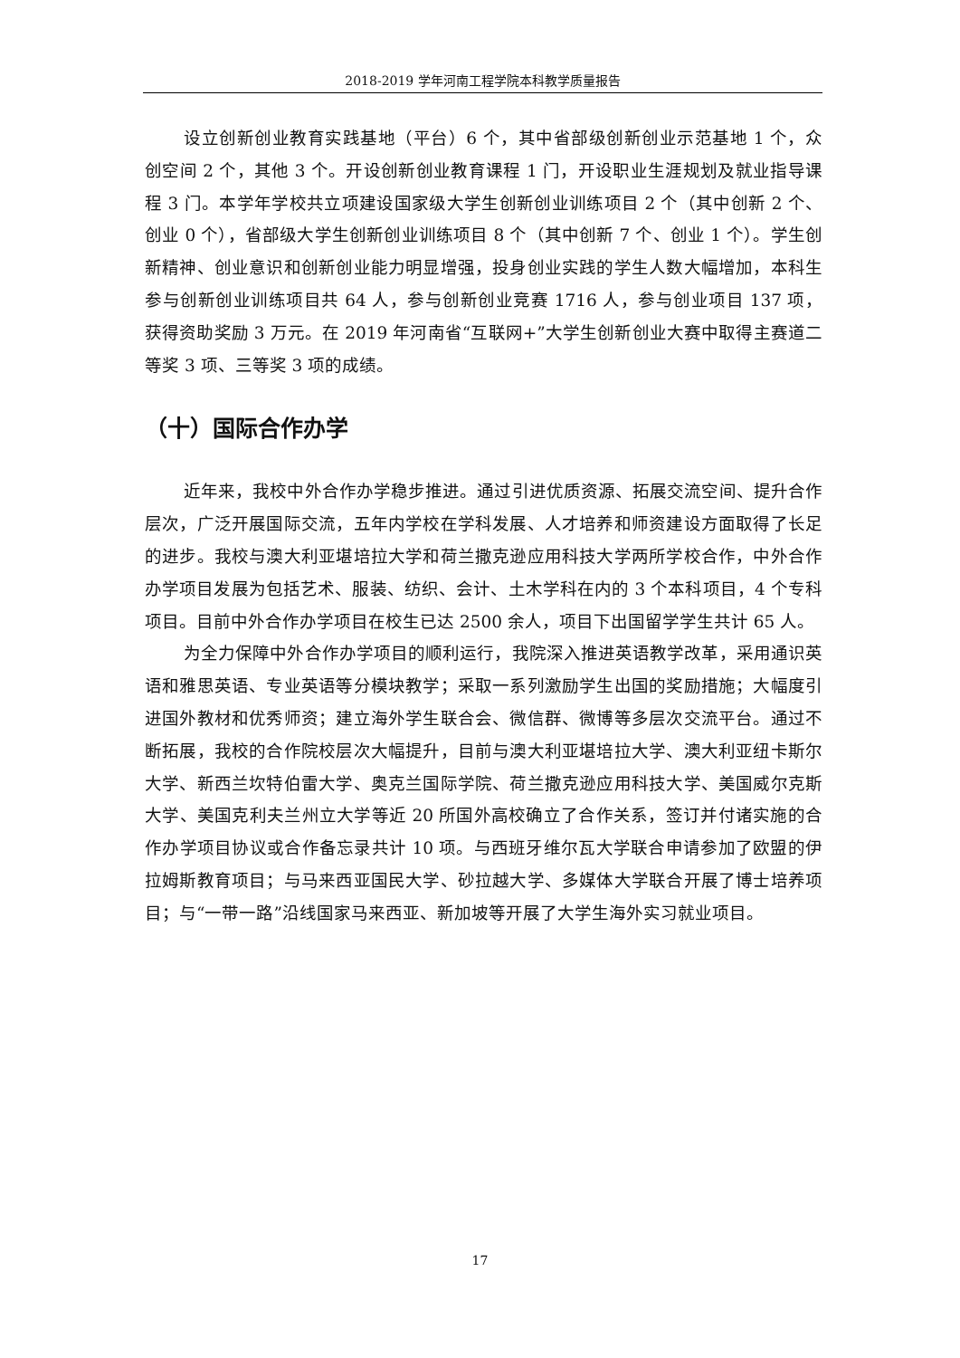2018-2019 学年河南工程学院本科教学质量报告
设立创新创业教育实践基地（平台）6 个，其中省部级创新创业示范基地 1 个，众创空间 2 个，其他 3 个。开设创新创业教育课程 1 门，开设职业生涯规划及就业指导课程 3 门。本学年学校共立项建设国家级大学生创新创业训练项目 2 个（其中创新 2 个、创业 0 个），省部级大学生创新创业训练项目 8 个（其中创新 7 个、创业 1 个）。学生创新精神、创业意识和创新创业能力明显增强，投身创业实践的学生人数大幅增加，本科生参与创新创业训练项目共 64 人，参与创新创业竞赛 1716 人，参与创业项目 137 项，获得资助奖励 3 万元。在 2019 年河南省“互联网+”大学生创新创业大赛中取得主赛道二等奖 3 项、三等奖 3 项的成绩。
（十）国际合作办学
近年来，我校中外合作办学稳步推进。通过引进优质资源、拓展交流空间、提升合作层次，广泛开展国际交流，五年内学校在学科发展、人才培养和师资建设方面取得了长足的进步。我校与澳大利亚堪培拉大学和荷兰撒克逊应用科技大学两所学校合作，中外合作办学项目发展为包括艺术、服装、纺织、会计、土木学科在内的 3 个本科项目，4 个专科项目。目前中外合作办学项目在校生已达 2500 余人，项目下出国留学学生共计 65 人。
为全力保障中外合作办学项目的顺利运行，我院深入推进英语教学改革，采用通识英语和雅思英语、专业英语等分模块教学；采取一系列激励学生出国的奖励措施；大幅度引进国外教材和优秀师资；建立海外学生联合会、微信群、微博等多层次交流平台。通过不断拓展，我校的合作院校层次大幅提升，目前与澳大利亚堪培拉大学、澳大利亚纽卡斯尔大学、新西兰坎特伯雷大学、奥克兰国际学院、荷兰撒克逊应用科技大学、美国威尔克斯大学、美国克利夫兰州立大学等近 20 所国外高校确立了合作关系，签订并付诸实施的合作办学项目协议或合作备忘录共计 10 项。与西班牙维尔瓦大学联合申请参加了欧盟的伊拉姆斯教育项目；与马来西亚国民大学、砂拉越大学、多媒体大学联合开展了博士培养项目；与“一带一路”沿线国家马来西亚、新加坡等开展了大学生海外实习就业项目。
17